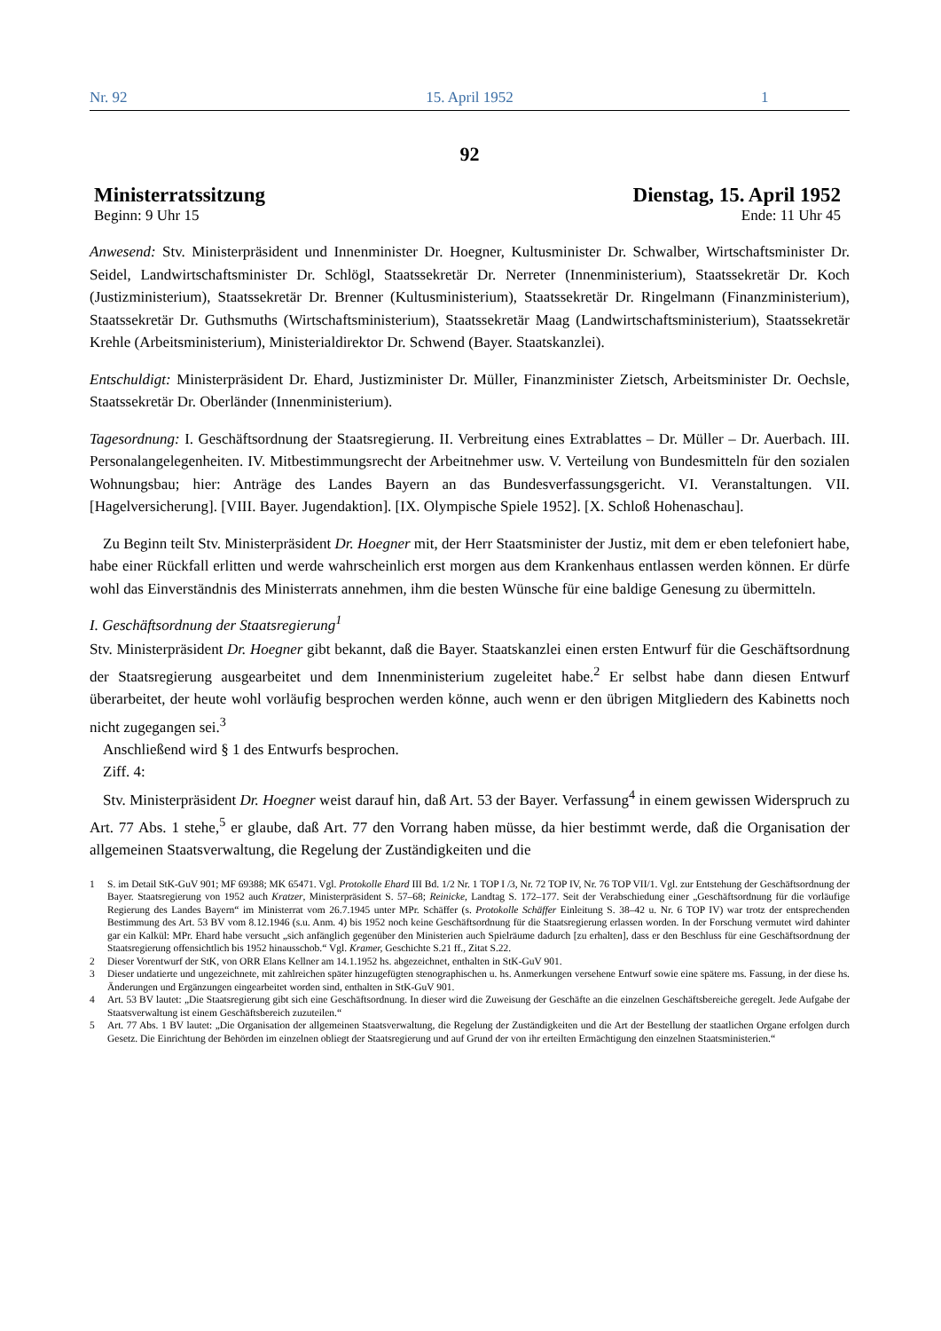Nr. 92 15. April 1952 1
92
Ministerratssitzung Dienstag, 15. April 1952
Beginn: 9 Uhr 15 Ende: 11 Uhr 45
Anwesend: Stv. Ministerpräsident und Innenminister Dr. Hoegner, Kultusminister Dr. Schwalber, Wirtschaftsminister Dr. Seidel, Landwirtschaftsminister Dr. Schlögl, Staatssekretär Dr. Nerreter (Innenministerium), Staatssekretär Dr. Koch (Justizministerium), Staatssekretär Dr. Brenner (Kultusministerium), Staatssekretär Dr. Ringelmann (Finanzministerium), Staatssekretär Dr. Guthsmuths (Wirtschaftsministerium), Staatssekretär Maag (Landwirtschaftsministerium), Staatssekretär Krehle (Arbeitsministerium), Ministerialdirektor Dr. Schwend (Bayer. Staatskanzlei).
Entschuldigt: Ministerpräsident Dr. Ehard, Justizminister Dr. Müller, Finanzminister Zietsch, Arbeitsminister Dr. Oechsle, Staatssekretär Dr. Oberländer (Innenministerium).
Tagesordnung: I. Geschäftsordnung der Staatsregierung. II. Verbreitung eines Extrablattes – Dr. Müller – Dr. Auerbach. III. Personalangelegenheiten. IV. Mitbestimmungsrecht der Arbeitnehmer usw. V. Verteilung von Bundesmitteln für den sozialen Wohnungsbau; hier: Anträge des Landes Bayern an das Bundesverfassungsgericht. VI. Veranstaltungen. VII. [Hagelversicherung]. [VIII. Bayer. Jugendaktion]. [IX. Olympische Spiele 1952]. [X. Schloß Hohenaschau].
Zu Beginn teilt Stv. Ministerpräsident Dr. Hoegner mit, der Herr Staatsminister der Justiz, mit dem er eben telefoniert habe, habe einer Rückfall erlitten und werde wahrscheinlich erst morgen aus dem Krankenhaus entlassen werden können. Er dürfe wohl das Einverständnis des Ministerrats annehmen, ihm die besten Wünsche für eine baldige Genesung zu übermitteln.
I. Geschäftsordnung der Staatsregierung<sup>1</sup>
Stv. Ministerpräsident Dr. Hoegner gibt bekannt, daß die Bayer. Staatskanzlei einen ersten Entwurf für die Geschäftsordnung der Staatsregierung ausgearbeitet und dem Innenministerium zugeleitet habe.<sup>2</sup> Er selbst habe dann diesen Entwurf überarbeitet, der heute wohl vorläufig besprochen werden könne, auch wenn er den übrigen Mitgliedern des Kabinetts noch nicht zugegangen sei.<sup>3</sup>
Anschließend wird § 1 des Entwurfs besprochen.
Ziff. 4:
Stv. Ministerpräsident Dr. Hoegner weist darauf hin, daß Art. 53 der Bayer. Verfassung<sup>4</sup> in einem gewissen Widerspruch zu Art. 77 Abs. 1 stehe,<sup>5</sup> er glaube, daß Art. 77 den Vorrang haben müsse, da hier bestimmt werde, daß die Organisation der allgemeinen Staatsverwaltung, die Regelung der Zuständigkeiten und die
1 S. im Detail StK-GuV 901; MF 69388; MK 65471. Vgl. Protokolle Ehard III Bd. 1/2 Nr. 1 TOP I /3, Nr. 72 TOP IV, Nr. 76 TOP VII/1. Vgl. zur Entstehung der Geschäftsordnung der Bayer. Staatsregierung von 1952 auch Kratzer, Ministerpräsident S. 57–68; Reinicke, Landtag S. 172–177. Seit der Verabschiedung einer „Geschäftsordnung für die vorläufige Regierung des Landes Bayern“ im Ministerrat vom 26.7.1945 unter MPr. Schäffer (s. Protokolle Schäffer Einleitung S. 38–42 u. Nr. 6 TOP IV) war trotz der entsprechenden Bestimmung des Art. 53 BV vom 8.12.1946 (s.u. Anm. 4) bis 1952 noch keine Geschäftsordnung für die Staatsregierung erlassen worden. In der Forschung vermutet wird dahinter gar ein Kalkül: MPr. Ehard habe versucht „sich anfänglich gegenüber den Ministerien auch Spielräume dadurch [zu erhalten], dass er den Beschluss für eine Geschäftsordnung der Staatsregierung offensichtlich bis 1952 hinausschob.“ Vgl. Kramer, Geschichte S.21 ff., Zitat S.22.
2 Dieser Vorentwurf der StK, von ORR Elans Kellner am 14.1.1952 hs. abgezeichnet, enthalten in StK-GuV 901.
3 Dieser undatierte und ungezeichnete, mit zahlreichen später hinzugefügten stenographischen u. hs. Anmerkungen versehene Entwurf sowie eine spätere ms. Fassung, in der diese hs. Änderungen und Ergänzungen eingearbeitet worden sind, enthalten in StK-GuV 901.
4 Art. 53 BV lautet: „Die Staatsregierung gibt sich eine Geschäftsordnung. In dieser wird die Zuweisung der Geschäfte an die einzelnen Geschäftsbereiche geregelt. Jede Aufgabe der Staatsverwaltung ist einem Geschäftsbereich zuzuteilen.“
5 Art. 77 Abs. 1 BV lautet: „Die Organisation der allgemeinen Staatsverwaltung, die Regelung der Zuständigkeiten und die Art der Bestellung der staatlichen Organe erfolgen durch Gesetz. Die Einrichtung der Behörden im einzelnen obliegt der Staatsregierung und auf Grund der von ihr erteilten Ermächtigung den einzelnen Staatsministerien.“